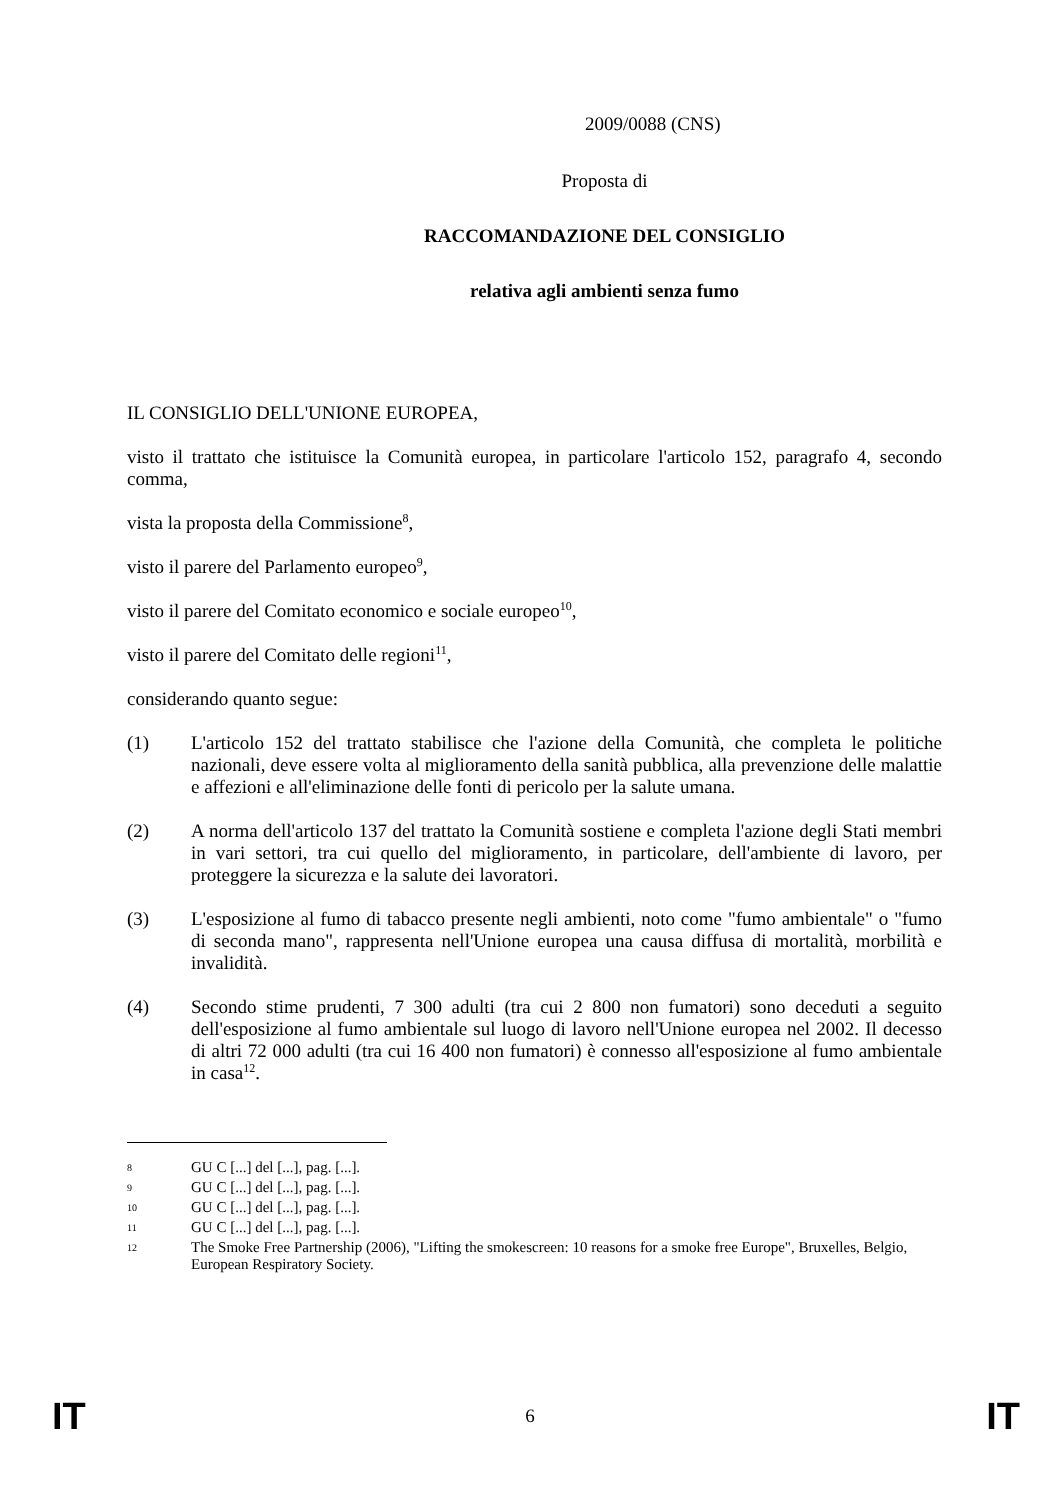2009/0088 (CNS)
Proposta di
RACCOMANDAZIONE DEL CONSIGLIO
relativa agli ambienti senza fumo
IL CONSIGLIO DELL'UNIONE EUROPEA,
visto il trattato che istituisce la Comunità europea, in particolare l'articolo 152, paragrafo 4, secondo comma,
vista la proposta della Commissione<sup>8</sup>,
visto il parere del Parlamento europeo<sup>9</sup>,
visto il parere del Comitato economico e sociale europeo<sup>10</sup>,
visto il parere del Comitato delle regioni<sup>11</sup>,
considerando quanto segue:
(1) L'articolo 152 del trattato stabilisce che l'azione della Comunità, che completa le politiche nazionali, deve essere volta al miglioramento della sanità pubblica, alla prevenzione delle malattie e affezioni e all'eliminazione delle fonti di pericolo per la salute umana.
(2) A norma dell'articolo 137 del trattato la Comunità sostiene e completa l'azione degli Stati membri in vari settori, tra cui quello del miglioramento, in particolare, dell'ambiente di lavoro, per proteggere la sicurezza e la salute dei lavoratori.
(3) L'esposizione al fumo di tabacco presente negli ambienti, noto come "fumo ambientale" o "fumo di seconda mano", rappresenta nell'Unione europea una causa diffusa di mortalità, morbilità e invalidità.
(4) Secondo stime prudenti, 7 300 adulti (tra cui 2 800 non fumatori) sono deceduti a seguito dell'esposizione al fumo ambientale sul luogo di lavoro nell'Unione europea nel 2002. Il decesso di altri 72 000 adulti (tra cui 16 400 non fumatori) è connesso all'esposizione al fumo ambientale in casa<sup>12</sup>.
8 GU C [...] del [...], pag. [...].
9 GU C [...] del [...], pag. [...].
10 GU C [...] del [...], pag. [...].
11 GU C [...] del [...], pag. [...].
12 The Smoke Free Partnership (2006), "Lifting the smokescreen: 10 reasons for a smoke free Europe", Bruxelles, Belgio, European Respiratory Society.
IT 6 IT